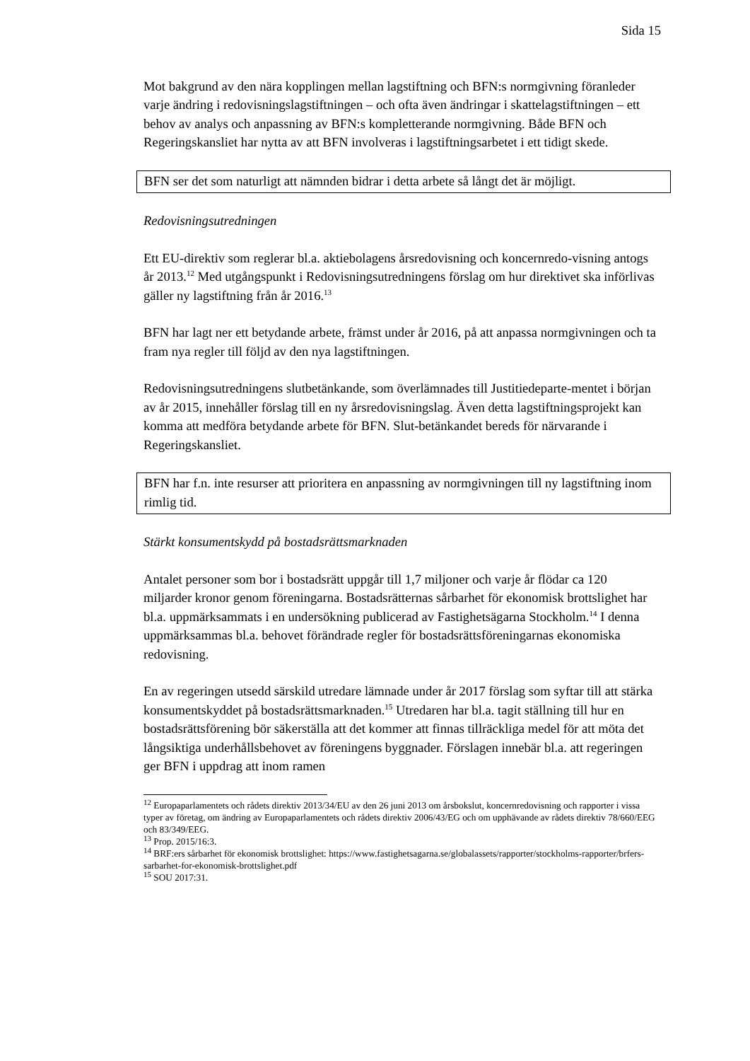Sida 15
Mot bakgrund av den nära kopplingen mellan lagstiftning och BFN:s normgivning föranleder varje ändring i redovisningslagstiftningen – och ofta även ändringar i skattelagstiftningen – ett behov av analys och anpassning av BFN:s kompletterande normgivning. Både BFN och Regeringskansliet har nytta av att BFN involveras i lagstiftningsarbetet i ett tidigt skede.
BFN ser det som naturligt att nämnden bidrar i detta arbete så långt det är möjligt.
Redovisningsutredningen
Ett EU-direktiv som reglerar bl.a. aktiebolagens årsredovisning och koncernredo-visning antogs år 2013.<sup>12</sup> Med utgångspunkt i Redovisningsutredningens förslag om hur direktivet ska införlivas gäller ny lagstiftning från år 2016.<sup>13</sup>
BFN har lagt ner ett betydande arbete, främst under år 2016, på att anpassa normgivningen och ta fram nya regler till följd av den nya lagstiftningen.
Redovisningsutredningens slutbetänkande, som överlämnades till Justitiedeparte-mentet i början av år 2015, innehåller förslag till en ny årsredovisningslag. Även detta lagstiftningsprojekt kan komma att medföra betydande arbete för BFN. Slut-betänkandet bereds för närvarande i Regeringskansliet.
BFN har f.n. inte resurser att prioritera en anpassning av normgivningen till ny lagstiftning inom rimlig tid.
Stärkt konsumentskydd på bostadsrättsmarknaden
Antalet personer som bor i bostadsrätt uppgår till 1,7 miljoner och varje år flödar ca 120 miljarder kronor genom föreningarna. Bostadsrätternas sårbarhet för ekonomisk brottslighet har bl.a. uppmärksammats i en undersökning publicerad av Fastighetsägarna Stockholm.<sup>14</sup> I denna uppmärksammas bl.a. behovet förändrade regler för bostadsrättsföreningarnas ekonomiska redovisning.
En av regeringen utsedd särskild utredare lämnade under år 2017 förslag som syftar till att stärka konsumentskyddet på bostadsrättsmarknaden.<sup>15</sup> Utredaren har bl.a. tagit ställning till hur en bostadsrättsförening bör säkerställa att det kommer att finnas tillräckliga medel för att möta det långsiktiga underhållsbehovet av föreningens byggnader. Förslagen innebär bl.a. att regeringen ger BFN i uppdrag att inom ramen
<sup>12</sup> Europaparlamentets och rådets direktiv 2013/34/EU av den 26 juni 2013 om årsbokslut, koncernredovisning och rapporter i vissa typer av företag, om ändring av Europaparlamentets och rådets direktiv 2006/43/EG och om upphävande av rådets direktiv 78/660/EEG och 83/349/EEG.
<sup>13</sup> Prop. 2015/16:3.
<sup>14</sup> BRF:ers sårbarhet för ekonomisk brottslighet: https://www.fastighetsagarna.se/globalassets/rapporter/stockholms-rapporter/brfers-sarbarhet-for-ekonomisk-brottslighet.pdf
<sup>15</sup> SOU 2017:31.